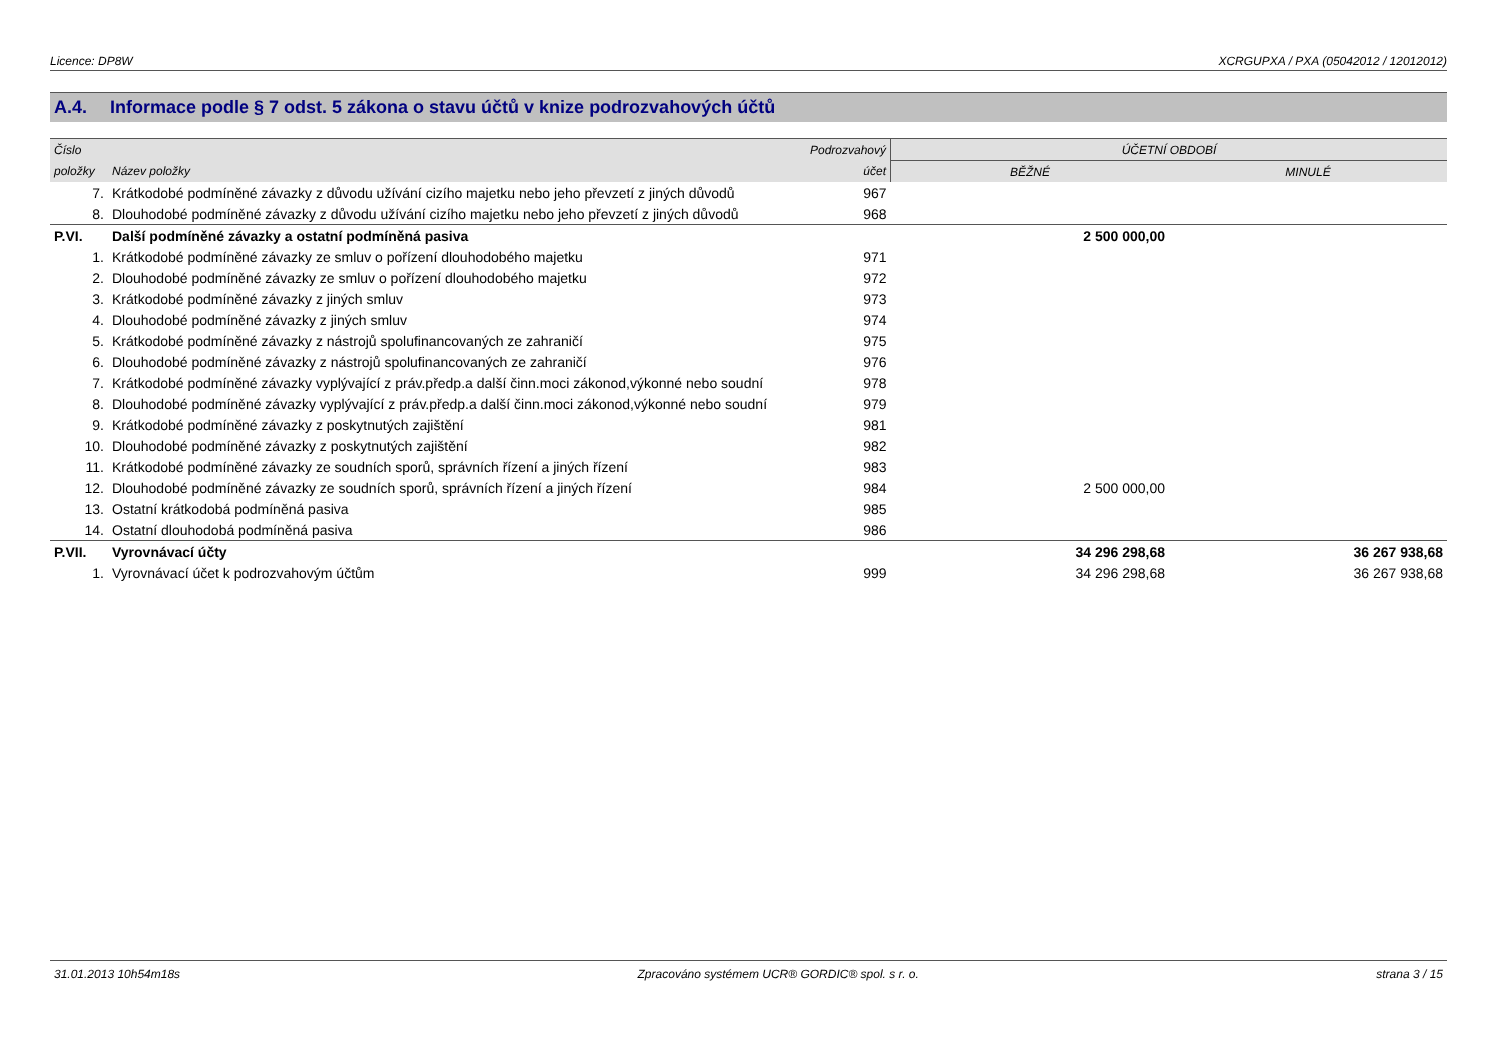Licence: DP8W XCRGUPXA / PXA (05042012 / 12012012)
A.4. Informace podle § 7 odst. 5 zákona o stavu účtů v knize podrozvahových účtů
| Číslo | | Podrozvahový | ÚČETNÍ OBDOBÍ | |
| --- | --- | --- | --- | --- |
| položky | Název položky | účet | BĚŽNÉ | MINULÉ |
| 7. | Krátkodobé podmíněné závazky z důvodu užívání cizího majetku nebo jeho převzetí z jiných důvodů | 967 | | |
| 8. | Dlouhodobé podmíněné závazky z důvodu užívání cizího majetku nebo jeho převzetí z jiných důvodů | 968 | | |
| P.VI. | Další podmíněné závazky a ostatní podmíněná pasiva | | 2 500 000,00 | |
| 1. | Krátkodobé podmíněné závazky ze smluv o pořízení dlouhodobého majetku | 971 | | |
| 2. | Dlouhodobé podmíněné závazky ze smluv o pořízení dlouhodobého majetku | 972 | | |
| 3. | Krátkodobé podmíněné závazky z jiných smluv | 973 | | |
| 4. | Dlouhodobé podmíněné závazky z jiných smluv | 974 | | |
| 5. | Krátkodobé podmíněné závazky z nástrojů spolufinancovaných ze zahraničí | 975 | | |
| 6. | Dlouhodobé podmíněné závazky z nástrojů spolufinancovaných ze zahraničí | 976 | | |
| 7. | Krátkodobé podmíněné závazky vyplývající z práv.předp.a další činn.moci zákonod,výkonné nebo soudní | 978 | | |
| 8. | Dlouhodobé podmíněné závazky vyplývající z práv.předp.a další činn.moci zákonod,výkonné nebo soudní | 979 | | |
| 9. | Krátkodobé podmíněné závazky z poskytnutých zajištění | 981 | | |
| 10. | Dlouhodobé podmíněné závazky z poskytnutých zajištění | 982 | | |
| 11. | Krátkodobé podmíněné závazky ze soudních sporů, správních řízení a jiných řízení | 983 | | |
| 12. | Dlouhodobé podmíněné závazky ze soudních sporů, správních řízení a jiných řízení | 984 | 2 500 000,00 | |
| 13. | Ostatní krátkodobá podmíněná pasiva | 985 | | |
| 14. | Ostatní dlouhodobá podmíněná pasiva | 986 | | |
| P.VII. | Vyrovnávací účty | | 34 296 298,68 | 36 267 938,68 |
| 1. | Vyrovnávací účet k podrozvahovým účtům | 999 | 34 296 298,68 | 36 267 938,68 |
31.01.2013 10h54m18s Zpracováno systémem UCR® GORDIC® spol. s r. o. strana 3 / 15